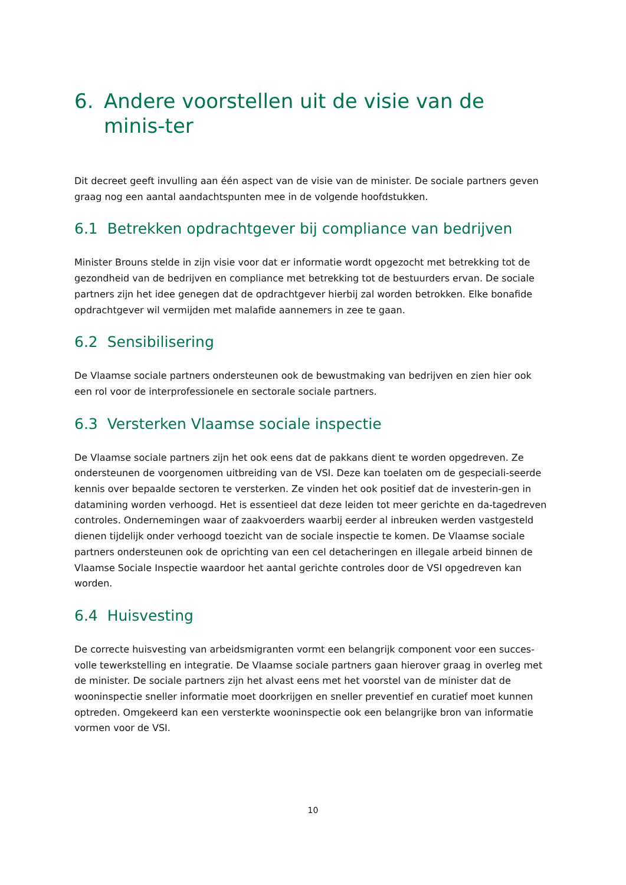6. Andere voorstellen uit de visie van de minis-ter
Dit decreet geeft invulling aan één aspect van de visie van de minister. De sociale partners geven graag nog een aantal aandachtspunten mee in de volgende hoofdstukken.
6.1 Betrekken opdrachtgever bij compliance van bedrijven
Minister Brouns stelde in zijn visie voor dat er informatie wordt opgezocht met betrekking tot de gezondheid van de bedrijven en compliance met betrekking tot de bestuurders ervan. De sociale partners zijn het idee genegen dat de opdrachtgever hierbij zal worden betrokken. Elke bonafide opdrachtgever wil vermijden met malafide aannemers in zee te gaan.
6.2 Sensibilisering
De Vlaamse sociale partners ondersteunen ook de bewustmaking van bedrijven en zien hier ook een rol voor de interprofessionele en sectorale sociale partners.
6.3 Versterken Vlaamse sociale inspectie
De Vlaamse sociale partners zijn het ook eens dat de pakkans dient te worden opgedreven. Ze ondersteunen de voorgenomen uitbreiding van de VSI. Deze kan toelaten om de gespeciali-seerde kennis over bepaalde sectoren te versterken. Ze vinden het ook positief dat de investerin-gen in datamining worden verhoogd. Het is essentieel dat deze leiden tot meer gerichte en da-tagedreven controles. Ondernemingen waar of zaakvoerders waarbij eerder al inbreuken werden vastgesteld dienen tijdelijk onder verhoogd toezicht van de sociale inspectie te komen. De Vlaamse sociale partners ondersteunen ook de oprichting van een cel detacheringen en illegale arbeid binnen de Vlaamse Sociale Inspectie waardoor het aantal gerichte controles door de VSI opgedreven kan worden.
6.4 Huisvesting
De correcte huisvesting van arbeidsmigranten vormt een belangrijk component voor een succes-volle tewerkstelling en integratie. De Vlaamse sociale partners gaan hierover graag in overleg met de minister. De sociale partners zijn het alvast eens met het voorstel van de minister dat de wooninspectie sneller informatie moet doorkrijgen en sneller preventief en curatief moet kunnen optreden. Omgekeerd kan een versterkte wooninspectie ook een belangrijke bron van informatie vormen voor de VSI.
10